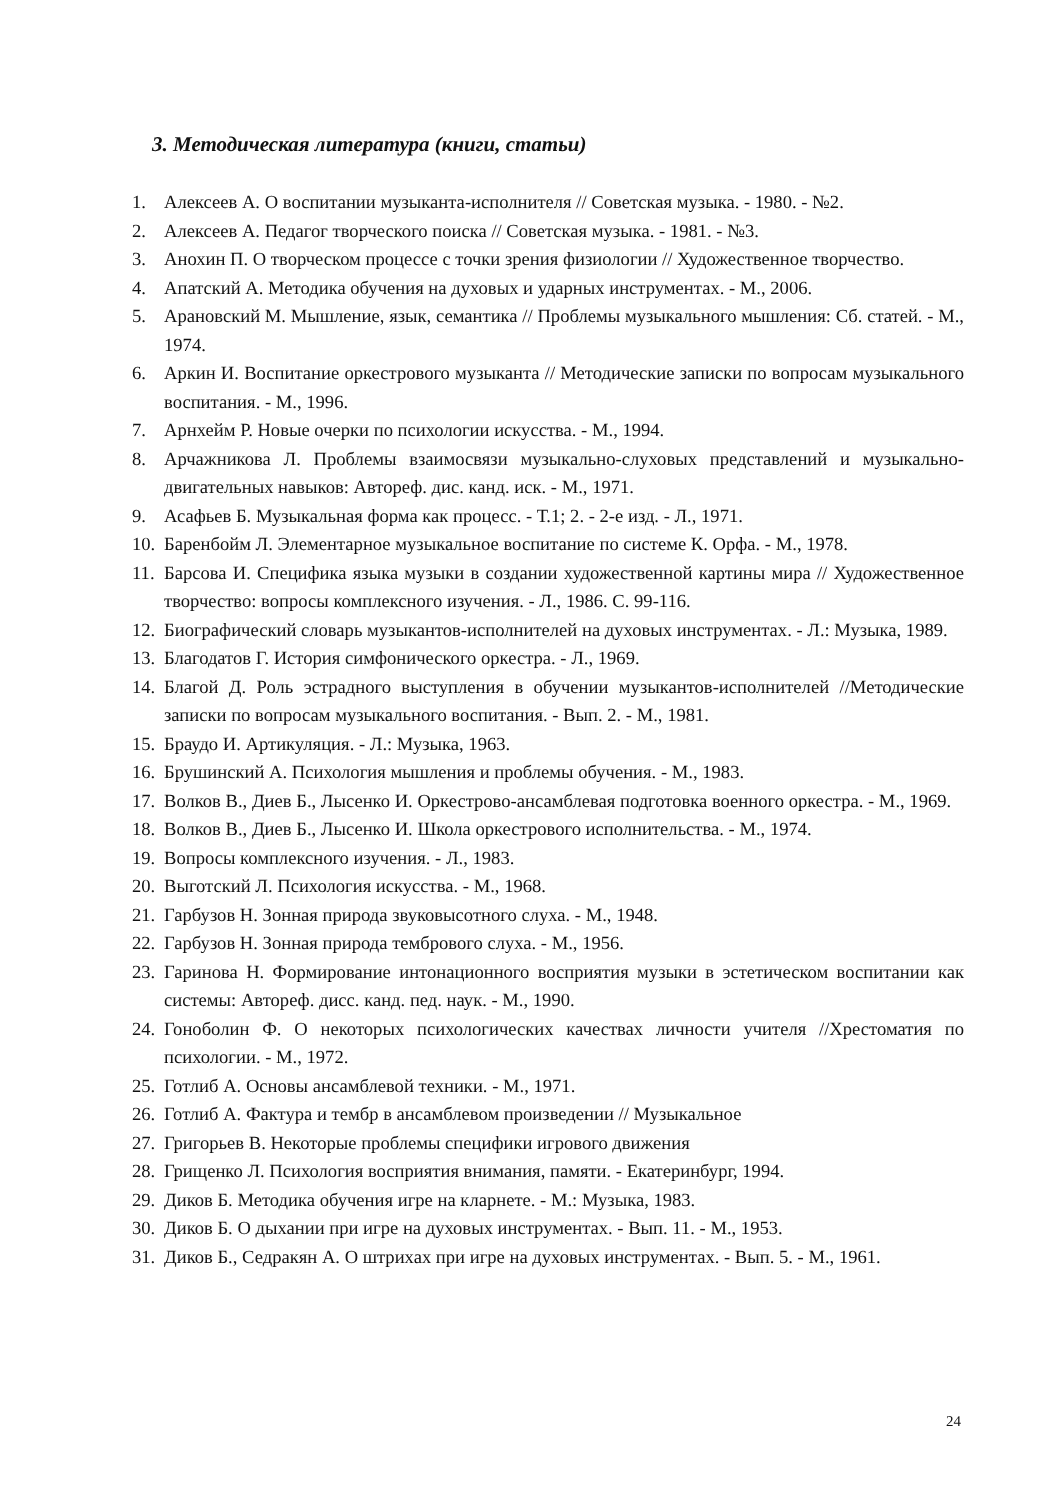3. Методическая литература (книги, статьи)
1. Алексеев А. О воспитании музыканта-исполнителя // Советская музыка. - 1980. - №2.
2. Алексеев А. Педагог творческого поиска // Советская музыка. - 1981. - №3.
3. Анохин П. О творческом процессе с точки зрения физиологии // Художественное творчество.
4. Апатский А. Методика обучения на духовых и ударных инструментах. - М., 2006.
5. Арановский М. Мышление, язык, семантика // Проблемы музыкального мышления: Сб. статей. - М., 1974.
6. Аркин И. Воспитание оркестрового музыканта // Методические записки по вопросам музыкального воспитания. - М., 1996.
7. Арнхейм Р. Новые очерки по психологии искусства. - М., 1994.
8. Арчажникова Л. Проблемы взаимосвязи музыкально-слуховых представлений и музыкально- двигательных навыков: Автореф. дис. канд. иск. - М., 1971.
9. Асафьев Б. Музыкальная форма как процесс. - Т.1; 2. - 2-е изд. - Л., 1971.
10. Баренбойм Л. Элементарное музыкальное воспитание по системе К. Орфа. - М., 1978.
11. Барсова И. Специфика языка музыки в создании художественной картины мира // Художественное творчество: вопросы комплексного изучения. - Л., 1986. С. 99-116.
12. Биографический словарь музыкантов-исполнителей на духовых инструментах. - Л.: Музыка, 1989.
13. Благодатов Г. История симфонического оркестра. - Л., 1969.
14. Благой Д. Роль эстрадного выступления в обучении музыкантов-исполнителей //Методические записки по вопросам музыкального воспитания. - Вып. 2. - М., 1981.
15. Браудо И. Артикуляция. - Л.: Музыка, 1963.
16. Брушинский А. Психология мышления и проблемы обучения. - М., 1983.
17. Волков В., Диев Б., Лысенко И. Оркестрово-ансамблевая подготовка военного оркестра. - М., 1969.
18. Волков В., Диев Б., Лысенко И. Школа оркестрового исполнительства. - М., 1974.
19. Вопросы комплексного изучения. - Л., 1983.
20. Выготский Л. Психология искусства. - М., 1968.
21. Гарбузов Н. Зонная природа звуковысотного слуха. - М., 1948.
22. Гарбузов Н. Зонная природа тембрового слуха. - М., 1956.
23. Гаринова Н. Формирование интонационного восприятия музыки в эстетическом воспитании как системы: Автореф. дисс. канд. пед. наук. - М., 1990.
24. Гоноболин Ф. О некоторых психологических качествах личности учителя //Хрестоматия по психологии. - М., 1972.
25. Готлиб А. Основы ансамблевой техники. - М., 1971.
26. Готлиб А. Фактура и тембр в ансамблевом произведении // Музыкальное
27. Григорьев В. Некоторые проблемы специфики игрового движения
28. Грищенко Л. Психология восприятия внимания, памяти. - Екатеринбург, 1994.
29. Диков Б. Методика обучения игре на кларнете. - М.: Музыка, 1983.
30. Диков Б. О дыхании при игре на духовых инструментах. - Вып. 11. - М., 1953.
31. Диков Б., Седракян А. О штрихах при игре на духовых инструментах. - Вып. 5. - М., 1961.
24